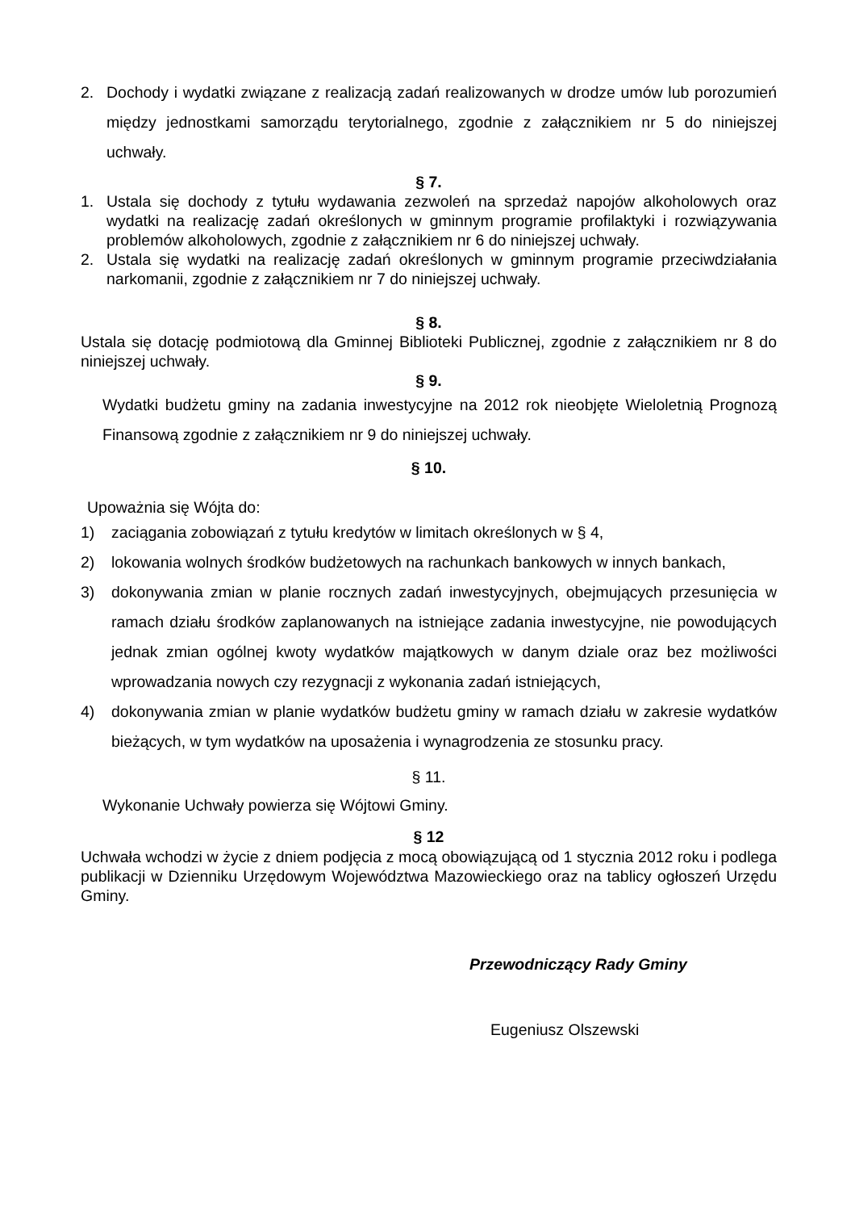2. Dochody i wydatki związane z realizacją zadań realizowanych w drodze umów lub porozumień między jednostkami samorządu terytorialnego, zgodnie z załącznikiem nr 5 do niniejszej uchwały.
§ 7.
1. Ustala się dochody z tytułu wydawania zezwoleń na sprzedaż napojów alkoholowych oraz wydatki na realizację zadań określonych w gminnym programie profilaktyki i rozwiązywania problemów alkoholowych, zgodnie z załącznikiem nr 6 do niniejszej uchwały.
2. Ustala się wydatki na realizację zadań określonych w gminnym programie przeciwdziałania narkomanii, zgodnie z załącznikiem nr 7 do niniejszej uchwały.
§ 8.
Ustala się dotację podmiotową dla Gminnej Biblioteki Publicznej, zgodnie z załącznikiem nr 8 do niniejszej uchwały.
§ 9.
Wydatki budżetu gminy na zadania inwestycyjne na 2012 rok nieobjęte Wieloletnią Prognozą Finansową zgodnie z załącznikiem nr 9 do niniejszej uchwały.
§ 10.
Upoważnia się Wójta do:
1) zaciągania zobowiązań z tytułu kredytów w limitach określonych w § 4,
2) lokowania wolnych środków budżetowych na rachunkach bankowych w innych bankach,
3) dokonywania zmian w planie rocznych zadań inwestycyjnych, obejmujących przesunięcia w ramach działu środków zaplanowanych na istniejące zadania inwestycyjne, nie powodujących jednak zmian ogólnej kwoty wydatków majątkowych w danym dziale oraz bez możliwości wprowadzania nowych czy rezygnacji z wykonania zadań istniejących,
4) dokonywania zmian w planie wydatków budżetu gminy w ramach działu w zakresie wydatków bieżących, w tym wydatków na uposażenia i wynagrodzenia ze stosunku pracy.
§ 11.
Wykonanie Uchwały powierza się Wójtowi Gminy.
§ 12
Uchwała wchodzi w życie z dniem podjęcia z mocą obowiązującą od 1 stycznia 2012 roku i podlega publikacji w Dzienniku Urzędowym Województwa Mazowieckiego oraz na tablicy ogłoszeń Urzędu Gminy.
Przewodniczący Rady Gminy
Eugeniusz Olszewski